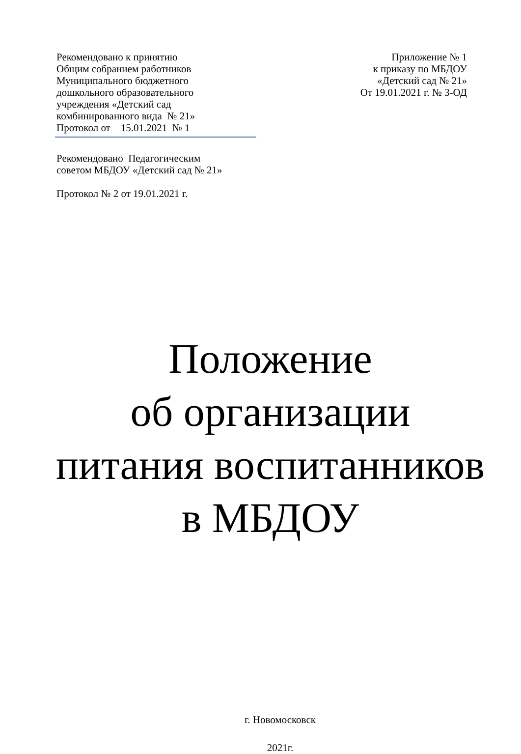Рекомендовано к принятию
Общим собранием работников
Муниципального бюджетного
дошкольного образовательного
учреждения «Детский сад
комбинированного вида № 21»
Протокол от 15.01.2021 № 1
Рекомендовано Педагогическим
советом МБДОУ «Детский сад № 21»
Протокол № 2 от 19.01.2021 г.
Приложение № 1
к приказу по МБДОУ
«Детский сад № 21»
От 19.01.2021 г. № 3-ОД
Положение
об организации
питания воспитанников
в МБДОУ
г. Новомосковск
2021г.